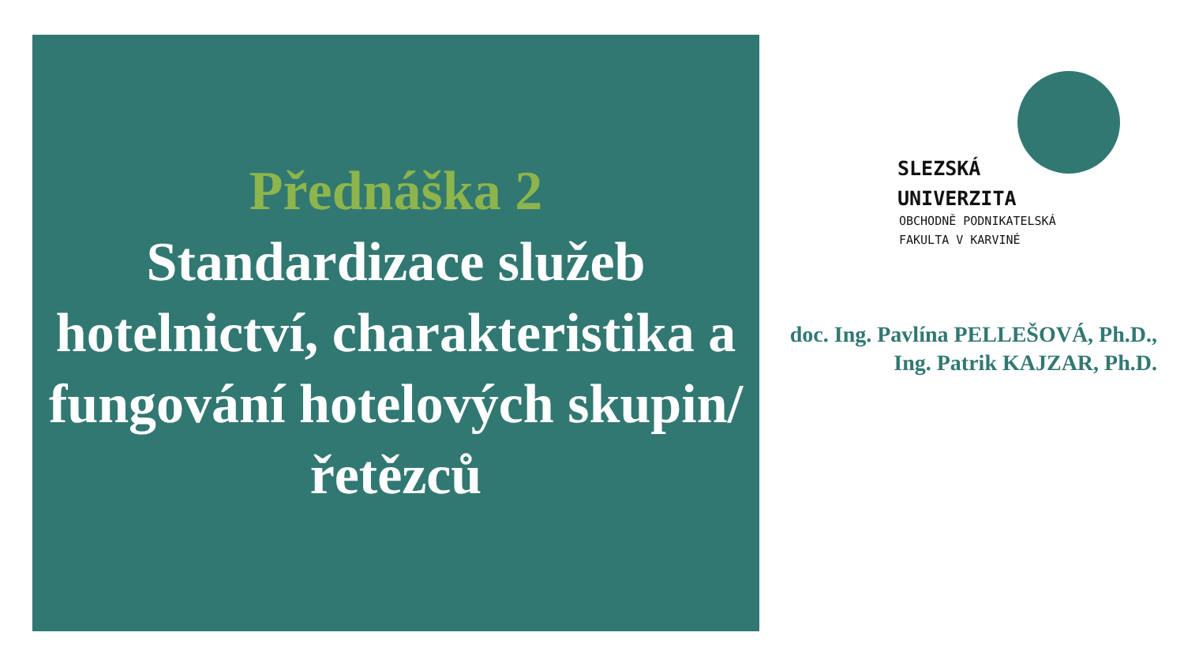Přednáška 2
Standardizace služeb hotelnictví, charakteristika a fungování hotelových skupin/řetězců
SLEZSKÁ
UNIVERZITA
OBCHODNĚ PODNIKATELSKÁ
FAKULTA V KARVINÉ
doc. Ing. Pavlína PELLEŠOVÁ, Ph.D.,
Ing. Patrik KAJZAR, Ph.D.